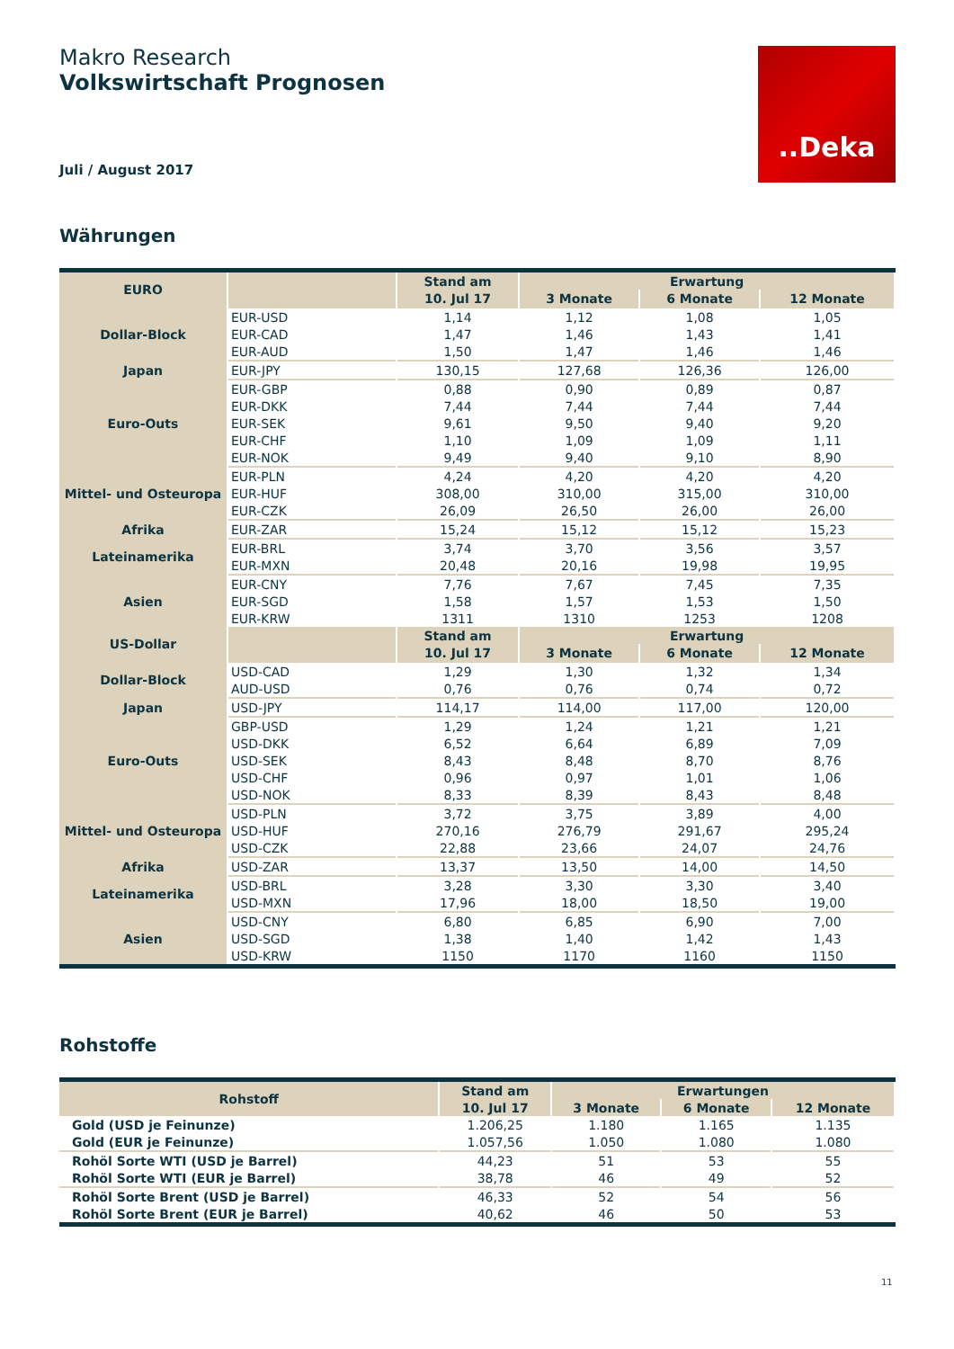Makro Research
Volkswirtschaft Prognosen
Juli / August 2017
..Deka
Währungen
| EURO | | Stand am | Erwartung | | |
| --- | --- | --- | --- | --- | --- |
| | | 10. Jul 17 | 3 Monate | 6 Monate | 12 Monate |
| Dollar-Block | EUR-USD | 1,14 | 1,12 | 1,08 | 1,05 |
| | EUR-CAD | 1,47 | 1,46 | 1,43 | 1,41 |
| | EUR-AUD | 1,50 | 1,47 | 1,46 | 1,46 |
| Japan | EUR-JPY | 130,15 | 127,68 | 126,36 | 126,00 |
| Euro-Outs | EUR-GBP | 0,88 | 0,90 | 0,89 | 0,87 |
| | EUR-DKK | 7,44 | 7,44 | 7,44 | 7,44 |
| | EUR-SEK | 9,61 | 9,50 | 9,40 | 9,20 |
| | EUR-CHF | 1,10 | 1,09 | 1,09 | 1,11 |
| | EUR-NOK | 9,49 | 9,40 | 9,10 | 8,90 |
| Mittel- und Osteuropa | EUR-PLN | 4,24 | 4,20 | 4,20 | 4,20 |
| | EUR-HUF | 308,00 | 310,00 | 315,00 | 310,00 |
| | EUR-CZK | 26,09 | 26,50 | 26,00 | 26,00 |
| Afrika | EUR-ZAR | 15,24 | 15,12 | 15,12 | 15,23 |
| Lateinamerika | EUR-BRL | 3,74 | 3,70 | 3,56 | 3,57 |
| | EUR-MXN | 20,48 | 20,16 | 19,98 | 19,95 |
| Asien | EUR-CNY | 7,76 | 7,67 | 7,45 | 7,35 |
| | EUR-SGD | 1,58 | 1,57 | 1,53 | 1,50 |
| | EUR-KRW | 1311 | 1310 | 1253 | 1208 |
| US-Dollar | | Stand am | Erwartung | | |
| | | 10. Jul 17 | 3 Monate | 6 Monate | 12 Monate |
| Dollar-Block | USD-CAD | 1,29 | 1,30 | 1,32 | 1,34 |
| | AUD-USD | 0,76 | 0,76 | 0,74 | 0,72 |
| Japan | USD-JPY | 114,17 | 114,00 | 117,00 | 120,00 |
| Euro-Outs | GBP-USD | 1,29 | 1,24 | 1,21 | 1,21 |
| | USD-DKK | 6,52 | 6,64 | 6,89 | 7,09 |
| | USD-SEK | 8,43 | 8,48 | 8,70 | 8,76 |
| | USD-CHF | 0,96 | 0,97 | 1,01 | 1,06 |
| | USD-NOK | 8,33 | 8,39 | 8,43 | 8,48 |
| Mittel- und Osteuropa | USD-PLN | 3,72 | 3,75 | 3,89 | 4,00 |
| | USD-HUF | 270,16 | 276,79 | 291,67 | 295,24 |
| | USD-CZK | 22,88 | 23,66 | 24,07 | 24,76 |
| Afrika | USD-ZAR | 13,37 | 13,50 | 14,00 | 14,50 |
| Lateinamerika | USD-BRL | 3,28 | 3,30 | 3,30 | 3,40 |
| | USD-MXN | 17,96 | 18,00 | 18,50 | 19,00 |
| Asien | USD-CNY | 6,80 | 6,85 | 6,90 | 7,00 |
| | USD-SGD | 1,38 | 1,40 | 1,42 | 1,43 |
| | USD-KRW | 1150 | 1170 | 1160 | 1150 |
Rohstoffe
| Rohstoff | Stand am | Erwartungen | | |
| --- | --- | --- | --- | --- |
| | 10. Jul 17 | 3 Monate | 6 Monate | 12 Monate |
| Gold (USD je Feinunze) | 1.206,25 | 1.180 | 1.165 | 1.135 |
| Gold (EUR je Feinunze) | 1.057,56 | 1.050 | 1.080 | 1.080 |
| Rohöl Sorte WTI (USD je Barrel) | 44,23 | 51 | 53 | 55 |
| Rohöl Sorte WTI (EUR je Barrel) | 38,78 | 46 | 49 | 52 |
| Rohöl Sorte Brent (USD je Barrel) | 46,33 | 52 | 54 | 56 |
| Rohöl Sorte Brent (EUR je Barrel) | 40,62 | 46 | 50 | 53 |
11